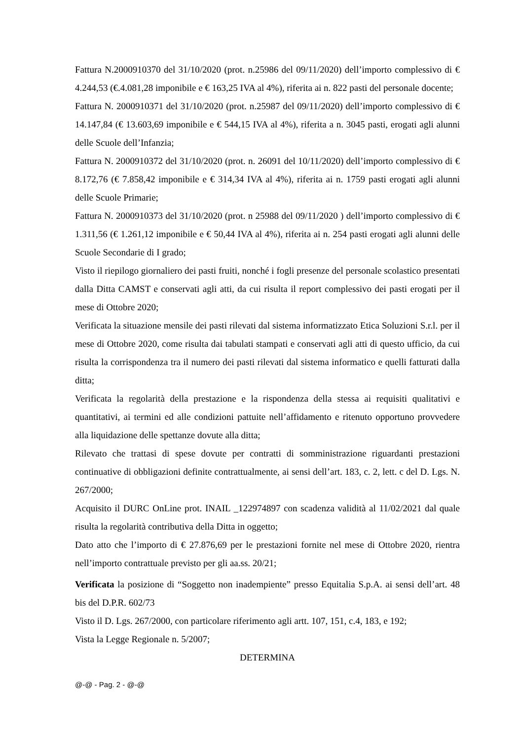Fattura N.2000910370 del 31/10/2020 (prot. n.25986 del 09/11/2020) dell’importo complessivo di € 4.244,53 (€.4.081,28 imponibile e € 163,25 IVA al 4%), riferita ai n. 822 pasti del personale docente;
Fattura N. 2000910371 del 31/10/2020 (prot. n.25987 del 09/11/2020) dell’importo complessivo di € 14.147,84 (€ 13.603,69 imponibile e € 544,15 IVA al 4%), riferita a n. 3045 pasti, erogati agli alunni delle Scuole dell’Infanzia;
Fattura N. 2000910372 del 31/10/2020 (prot. n. 26091 del 10/11/2020) dell’importo complessivo di € 8.172,76 (€ 7.858,42 imponibile e € 314,34 IVA al 4%), riferita ai n. 1759 pasti erogati agli alunni delle Scuole Primarie;
Fattura N. 2000910373 del 31/10/2020 (prot. n 25988 del 09/11/2020 ) dell’importo complessivo di € 1.311,56 (€ 1.261,12 imponibile e € 50,44 IVA al 4%), riferita ai n. 254 pasti erogati agli alunni delle Scuole Secondarie di I grado;
Visto il riepilogo giornaliero dei pasti fruiti, nonché i fogli presenze del personale scolastico presentati dalla Ditta CAMST e conservati agli atti, da cui risulta il report complessivo dei pasti erogati per il mese di Ottobre 2020;
Verificata la situazione mensile dei pasti rilevati dal sistema informatizzato Etica Soluzioni S.r.l. per il mese di Ottobre 2020, come risulta dai tabulati stampati e conservati agli atti di questo ufficio, da cui risulta la corrispondenza tra il numero dei pasti rilevati dal sistema informatico e quelli fatturati dalla ditta;
Verificata la regolarità della prestazione e la rispondenza della stessa ai requisiti qualitativi e quantitativi, ai termini ed alle condizioni pattuite nell’affidamento e ritenuto opportuno provvedere alla liquidazione delle spettanze dovute alla ditta;
Rilevato che trattasi di spese dovute per contratti di somministrazione riguardanti prestazioni continuative di obbligazioni definite contrattualmente, ai sensi dell’art. 183, c. 2, lett. c del D. Lgs. N. 267/2000;
Acquisito il DURC OnLine prot. INAIL _122974897 con scadenza validità al 11/02/2021 dal quale risulta la regolarità contributiva della Ditta in oggetto;
Dato atto che l’importo di € 27.876,69 per le prestazioni fornite nel mese di Ottobre 2020, rientra nell’importo contrattuale previsto per gli aa.ss. 20/21;
Verificata la posizione di “Soggetto non inadempiente” presso Equitalia S.p.A. ai sensi dell’art. 48 bis del D.P.R. 602/73
Visto il D. Lgs. 267/2000, con particolare riferimento agli artt. 107, 151, c.4, 183, e 192;
Vista la Legge Regionale n. 5/2007;
DETERMINA
@-@ - Pag. 2 - @-@